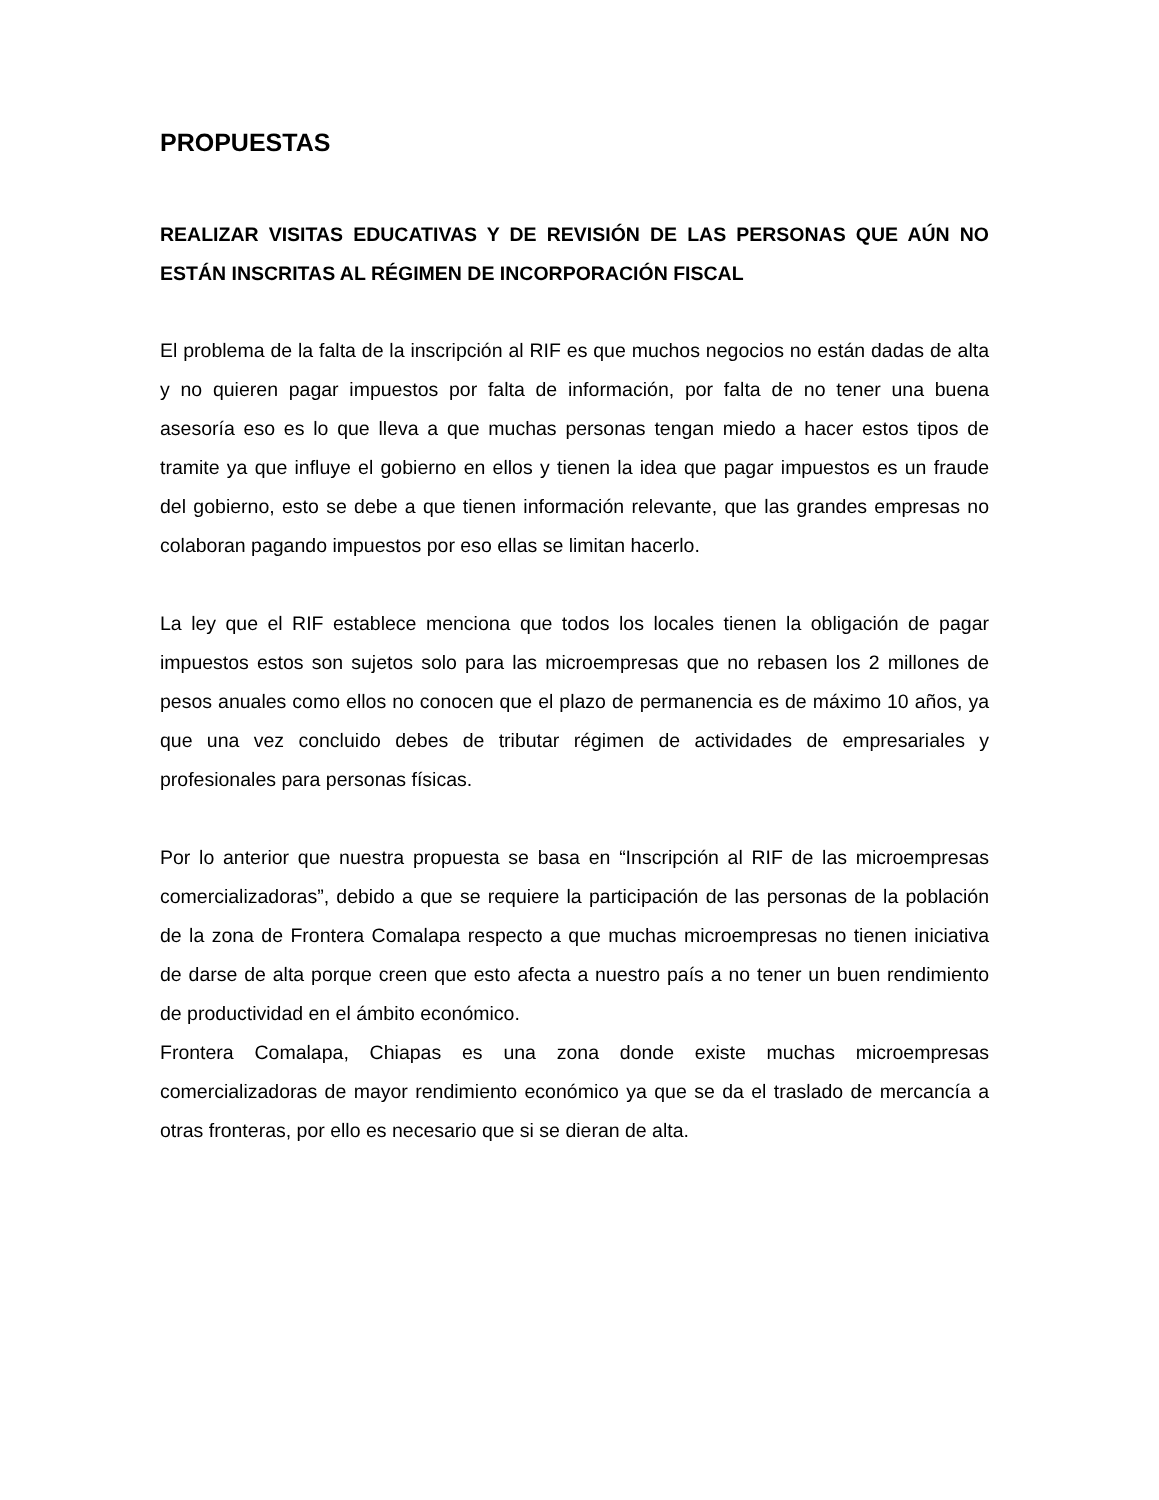PROPUESTAS
REALIZAR VISITAS EDUCATIVAS Y DE REVISIÓN DE LAS PERSONAS QUE AÚN NO ESTÁN INSCRITAS AL RÉGIMEN DE INCORPORACIÓN FISCAL
El problema de la falta de la inscripción al RIF es que muchos negocios no están dadas de alta y no quieren pagar impuestos por falta de información, por falta de no tener una buena asesoría eso es lo que lleva a que muchas personas tengan miedo a hacer estos tipos de tramite ya que influye el gobierno en ellos y tienen la idea que pagar impuestos es un fraude del gobierno, esto se debe a que tienen información relevante, que las grandes empresas no colaboran pagando impuestos por eso ellas se limitan hacerlo.
La ley que el RIF establece menciona que todos los locales tienen la obligación de pagar impuestos estos son sujetos solo para las microempresas que no rebasen los 2 millones de pesos anuales como ellos no conocen que el plazo de permanencia es de máximo 10 años, ya que una vez concluido debes de tributar régimen de actividades de empresariales y profesionales para personas físicas.
Por lo anterior que nuestra propuesta se basa en “Inscripción al RIF de las microempresas comercializadoras”, debido a que se requiere la participación de las personas de la población de la zona de Frontera Comalapa respecto a que muchas microempresas no tienen iniciativa de darse de alta porque creen que esto afecta a nuestro país a no tener un buen rendimiento de productividad en el ámbito económico.
Frontera Comalapa, Chiapas es una zona donde existe muchas microempresas comercializadoras de mayor rendimiento económico ya que se da el traslado de mercancía a otras fronteras, por ello es necesario que si se dieran de alta.